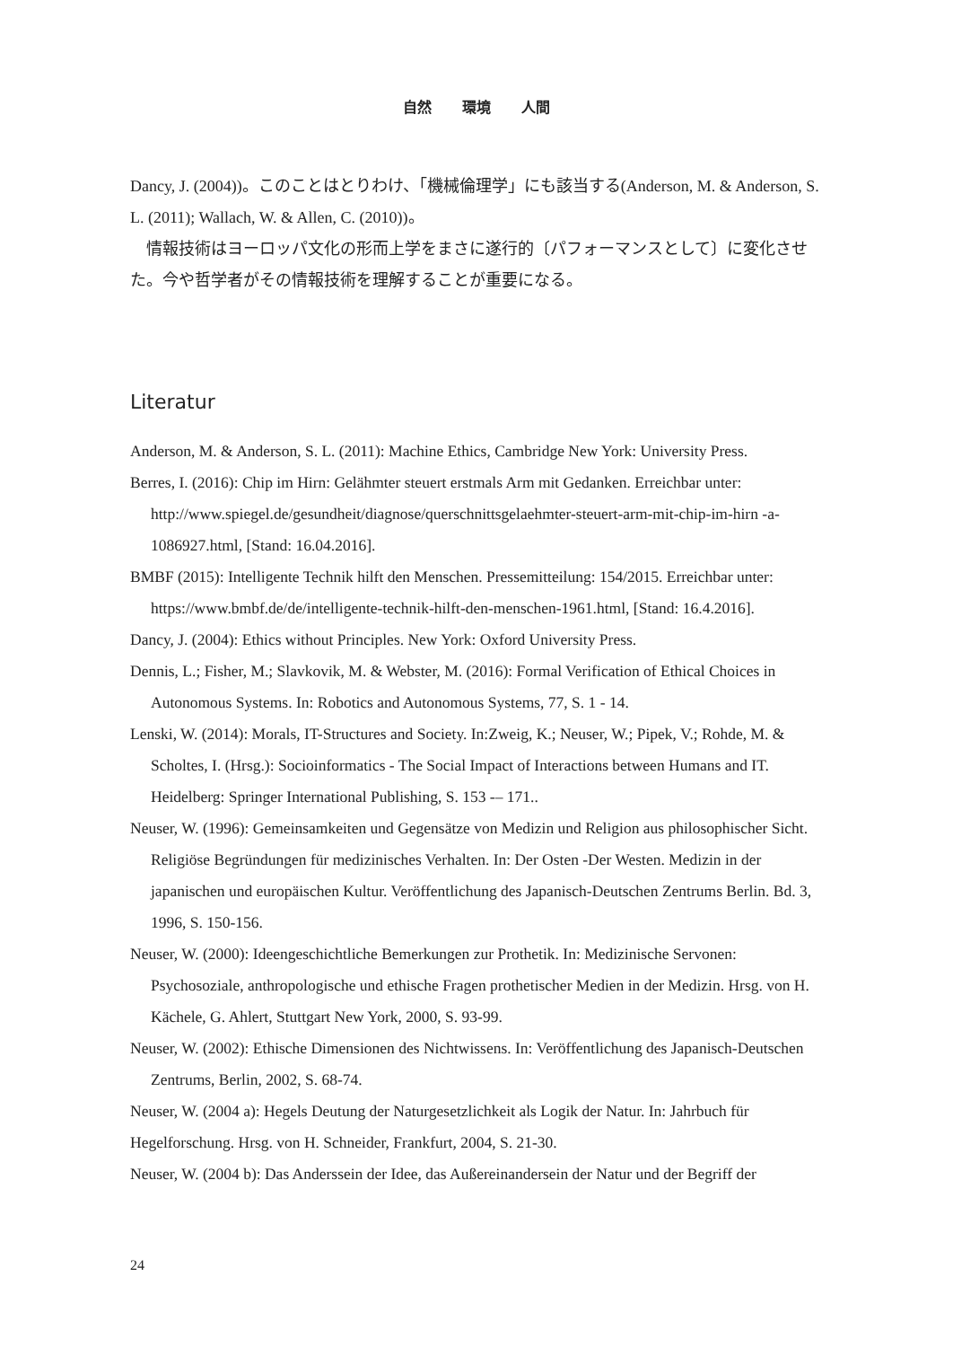自然 環境 人間
Dancy, J. (2004))。このことはとりわけ、「機械倫理学」にも該当する(Anderson, M. & Anderson, S. L. (2011); Wallach, W. & Allen, C. (2010))。
　情報技術はヨーロッパ文化の形而上学をまさに遂行的〔パフォーマンスとして〕に変化させた。今や哲学者がその情報技術を理解することが重要になる。
Literatur
Anderson, M. & Anderson, S. L. (2011): Machine Ethics, Cambridge New York: University Press.
Berres, I. (2016): Chip im Hirn: Gelähmter steuert erstmals Arm mit Gedanken. Erreichbar unter: http://www.spiegel.de/gesundheit/diagnose/querschnittsgelaehmter-steuert-arm-mit-chip-im-hirn -a-1086927.html, [Stand: 16.04.2016].
BMBF (2015): Intelligente Technik hilft den Menschen. Pressemitteilung: 154/2015. Erreichbar unter: https://www.bmbf.de/de/intelligente-technik-hilft-den-menschen-1961.html, [Stand: 16.4.2016].
Dancy, J. (2004): Ethics without Principles. New York: Oxford University Press.
Dennis, L.; Fisher, M.; Slavkovik, M. & Webster, M. (2016): Formal Verification of Ethical Choices in Autonomous Systems. In: Robotics and Autonomous Systems, 77, S. 1 - 14.
Lenski, W. (2014): Morals, IT-Structures and Society. In:Zweig, K.; Neuser, W.; Pipek, V.; Rohde, M. & Scholtes, I. (Hrsg.): Socioinformatics - The Social Impact of Interactions between Humans and IT. Heidelberg: Springer International Publishing, S. 153 -– 171..
Neuser, W. (1996): Gemeinsamkeiten und Gegensätze von Medizin und Religion aus philosophischer Sicht. Religiöse Begründungen für medizinisches Verhalten. In: Der Osten -Der Westen. Medizin in der japanischen und europäischen Kultur. Veröffentlichung des Japanisch-Deutschen Zentrums Berlin. Bd. 3, 1996, S. 150-156.
Neuser, W. (2000): Ideengeschichtliche Bemerkungen zur Prothetik. In: Medizinische Servonen: Psychosoziale, anthropologische und ethische Fragen prothetischer Medien in der Medizin. Hrsg. von H. Kächele, G. Ahlert, Stuttgart New York, 2000, S. 93-99.
Neuser, W. (2002): Ethische Dimensionen des Nichtwissens. In: Veröffentlichung des Japanisch-Deutschen Zentrums, Berlin, 2002, S. 68-74.
Neuser, W. (2004 a): Hegels Deutung der Naturgesetzlichkeit als Logik der Natur. In: Jahrbuch für Hegelforschung. Hrsg. von H. Schneider, Frankfurt, 2004, S. 21-30.
Neuser, W. (2004 b): Das Anderssein der Idee, das Außereinandersein der Natur und der Begriff der
24